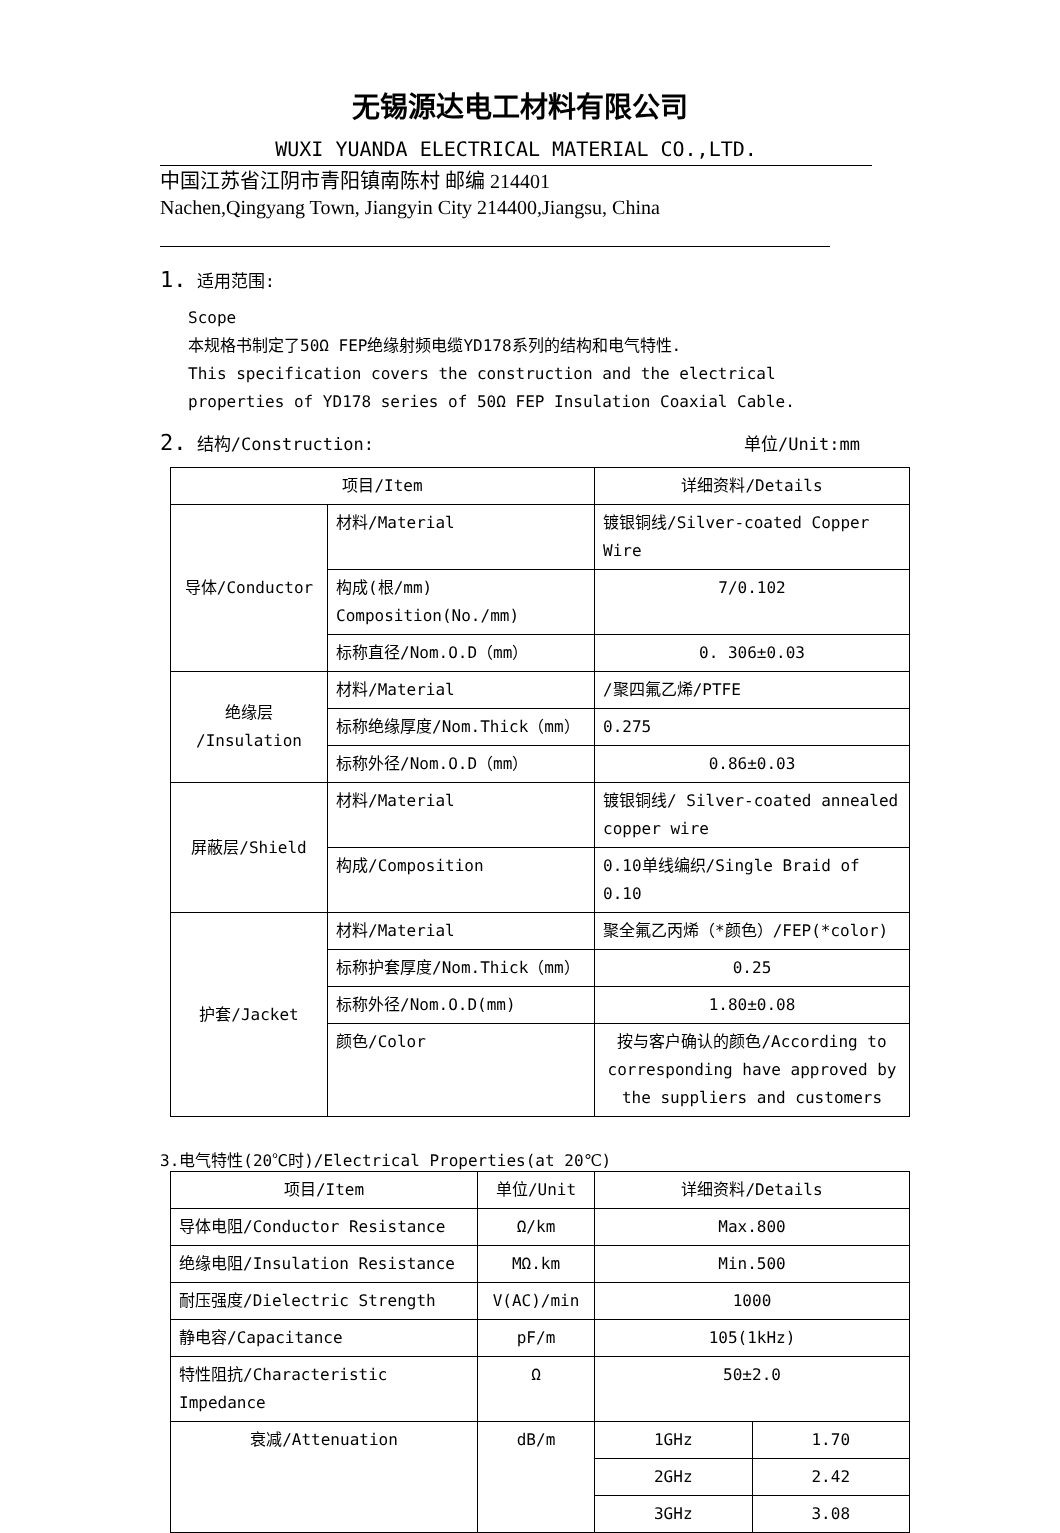无锡源达电工材料有限公司
WUXI YUANDA ELECTRICAL MATERIAL CO.,LTD.
中国江苏省江阴市青阳镇南陈村 邮编 214401
Nachen,Qingyang Town, Jiangyin City 214400,Jiangsu, China
1. 适用范围:
Scope
本规格书制定了50Ω FEP绝缘射频电缆YD178系列的结构和电气特性.
This specification covers the construction and the electrical properties of YD178 series of 50Ω FEP Insulation Coaxial Cable.
2. 结构/Construction: 单位/Unit:mm
| 项目/Item | | 详细资料/Details |
| --- | --- | --- |
| 导体/Conductor | 材料/Material | 镀银铜线/Silver-coated Copper Wire |
| | 构成(根/mm) Composition(No./mm) | 7/0.102 |
| | 标称直径/Nom.O.D（mm） | 0. 306±0.03 |
| 绝缘层 /Insulation | 材料/Material | /聚四氟乙烯/PTFE |
| | 标称绝缘厚度/Nom.Thick（mm） | 0.275 |
| | 标称外径/Nom.O.D（mm） | 0.86±0.03 |
| 屏蔽层/Shield | 材料/Material | 镀银铜线/ Silver-coated annealed copper wire |
| | 构成/Composition | 0.10单线编织/Single Braid of 0.10 |
| 护套/Jacket | 材料/Material | 聚全氟乙丙烯（*颜色）/FEP(*color) |
| | 标称护套厚度/Nom.Thick（mm） | 0.25 |
| | 标称外径/Nom.O.D(mm) | 1.80±0.08 |
| | 颜色/Color | 按与客户确认的颜色/According to corresponding have approved by the suppliers and customers |
3.电气特性(20℃时)/Electrical Properties(at 20℃)
| 项目/Item | 单位/Unit | 详细资料/Details | |
| --- | --- | --- | --- |
| 导体电阻/Conductor Resistance | Ω/km | Max.800 | |
| 绝缘电阻/Insulation Resistance | MΩ.km | Min.500 | |
| 耐压强度/Dielectric Strength | V(AC)/min | 1000 | |
| 静电容/Capacitance | pF/m | 105(1kHz) | |
| 特性阻抗/Characteristic Impedance | Ω | 50±2.0 | |
| 衰减/Attenuation | dB/m | 1GHz | 1.70 |
| | | 2GHz | 2.42 |
| | | 3GHz | 3.08 |